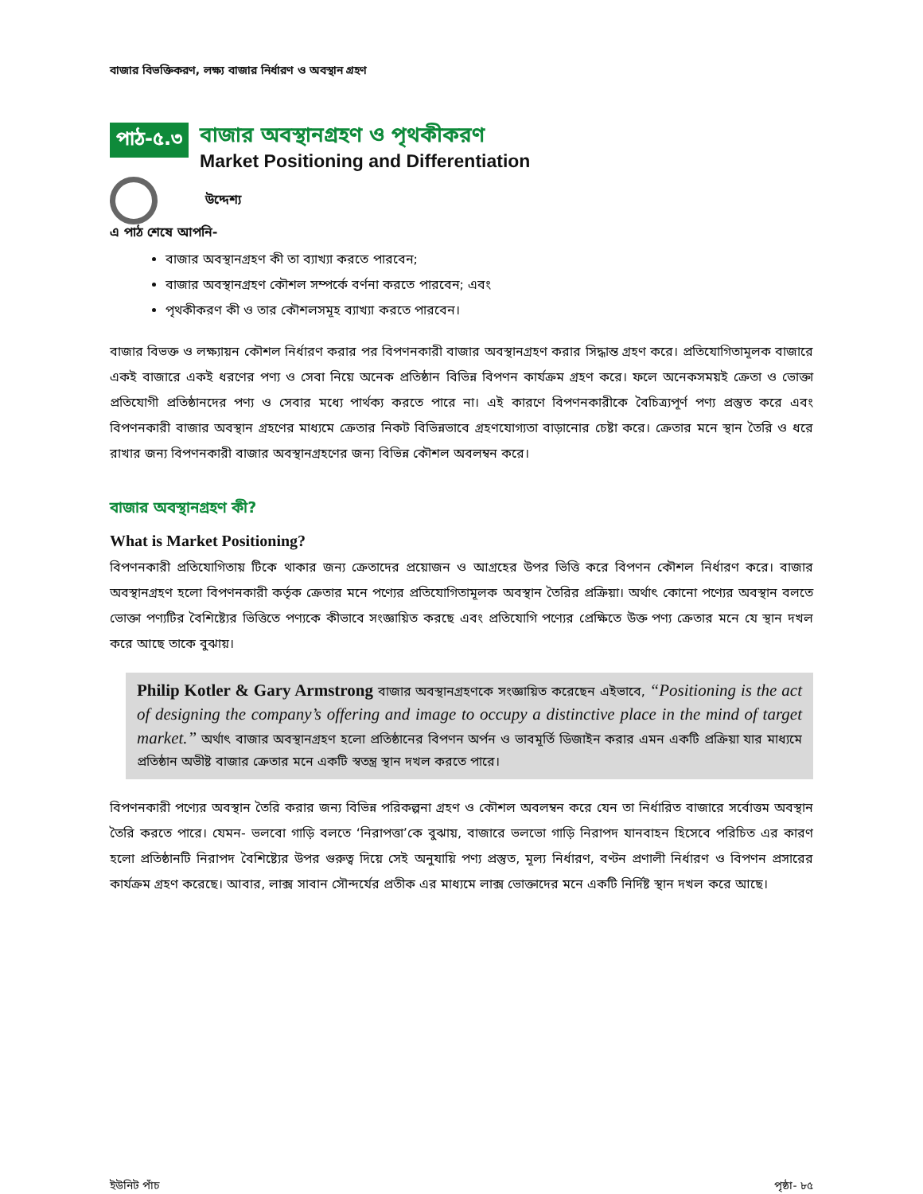বাজার বিভক্তিকরণ, লক্ষ্য বাজার নির্ধারণ ও অবস্থান গ্রহণ
পাঠ-৫.৩
বাজার অবস্থানগ্রহণ ও পৃথকীকরণ
Market Positioning and Differentiation
উদ্দেশ্য
এ পাঠ শেষে আপনি-
বাজার অবস্থানগ্রহণ কী তা ব্যাখ্যা করতে পারবেন;
বাজার অবস্থানগ্রহণ কৌশল সম্পর্কে বর্ণনা করতে পারবেন; এবং
পৃথকীকরণ কী ও তার কৌশলসমূহ ব্যাখ্যা করতে পারবেন।
বাজার বিভক্ত ও লক্ষ্যায়ন কৌশল নির্ধারণ করার পর বিপণনকারী বাজার অবস্থানগ্রহণ করার সিদ্ধান্ত গ্রহণ করে। প্রতিযোগিতামূলক বাজারে একই বাজারে একই ধরণের পণ্য ও সেবা নিয়ে অনেক প্রতিষ্ঠান বিভিন্ন বিপণন কার্যক্রম গ্রহণ করে। ফলে অনেকসময়ই ক্রেতা ও ভোক্তা প্রতিযোগী প্রতিষ্ঠানদের পণ্য ও সেবার মধ্যে পার্থক্য করতে পারে না। এই কারণে বিপণনকারীকে বৈচিত্র্যপূর্ণ পণ্য প্রস্তুত করে এবং বিপণনকারী বাজার অবস্থান গ্রহণের মাধ্যমে ক্রেতার নিকট বিভিন্নভাবে গ্রহণযোগ্যতা বাড়ানোর চেষ্টা করে। ক্রেতার মনে স্থান তৈরি ও ধরে রাখার জন্য বিপণনকারী বাজার অবস্থানগ্রহণের জন্য বিভিন্ন কৌশল অবলম্বন করে।
বাজার অবস্থানগ্রহণ কী?
What is Market Positioning?
বিপণনকারী প্রতিযোগিতায় টিকে থাকার জন্য ক্রেতাদের প্রয়োজন ও আগ্রহের উপর ভিত্তি করে বিপণন কৌশল নির্ধারণ করে। বাজার অবস্থানগ্রহণ হলো বিপণনকারী কর্তৃক ক্রেতার মনে পণ্যের প্রতিযোগিতামূলক অবস্থান তৈরির প্রক্রিয়া। অর্থাৎ কোনো পণ্যের অবস্থান বলতে ভোক্তা পণ্যটির বৈশিষ্ট্যের ভিত্তিতে পণ্যকে কীভাবে সংজ্ঞায়িত করছে এবং প্রতিযোগি পণ্যের প্রেক্ষিতে উক্ত পণ্য ক্রেতার মনে যে স্থান দখল করে আছে তাকে বুঝায়।
Philip Kotler & Gary Armstrong বাজার অবস্থানগ্রহণকে সংজ্ঞায়িত করেছেন এইভাবে, “Positioning is the act of designing the company’s offering and image to occupy a distinctive place in the mind of target market.” অর্থাৎ বাজার অবস্থানগ্রহণ হলো প্রতিষ্ঠানের বিপণন অর্পন ও ভাবমূর্তি ডিজাইন করার এমন একটি প্রক্রিয়া যার মাধ্যমে প্রতিষ্ঠান অভীষ্ট বাজার ক্রেতার মনে একটি স্বতন্ত্র স্থান দখল করতে পারে।
বিপণনকারী পণ্যের অবস্থান তৈরি করার জন্য বিভিন্ন পরিকল্পনা গ্রহণ ও কৌশল অবলম্বন করে যেন তা নির্ধারিত বাজারে সর্বোত্তম অবস্থান তৈরি করতে পারে। যেমন- ভলবো গাড়ি বলতে ‘নিরাপত্তা’কে বুঝায়, বাজারে ভলভো গাড়ি নিরাপদ যানবাহন হিসেবে পরিচিত এর কারণ হলো প্রতিষ্ঠানটি নিরাপদ বৈশিষ্ট্যের উপর গুরুত্ব দিয়ে সেই অনুযায়ি পণ্য প্রস্তুত, মূল্য নির্ধারণ, বণ্টন প্রণালী নির্ধারণ ও বিপণন প্রসারের কার্যক্রম গ্রহণ করেছে। আবার, লাক্স সাবান সৌন্দর্যের প্রতীক এর মাধ্যমে লাক্স ভোক্তাদের মনে একটি নির্দিষ্ট স্থান দখল করে আছে।
ইউনিট পাঁচ পৃষ্ঠা- ৮৫